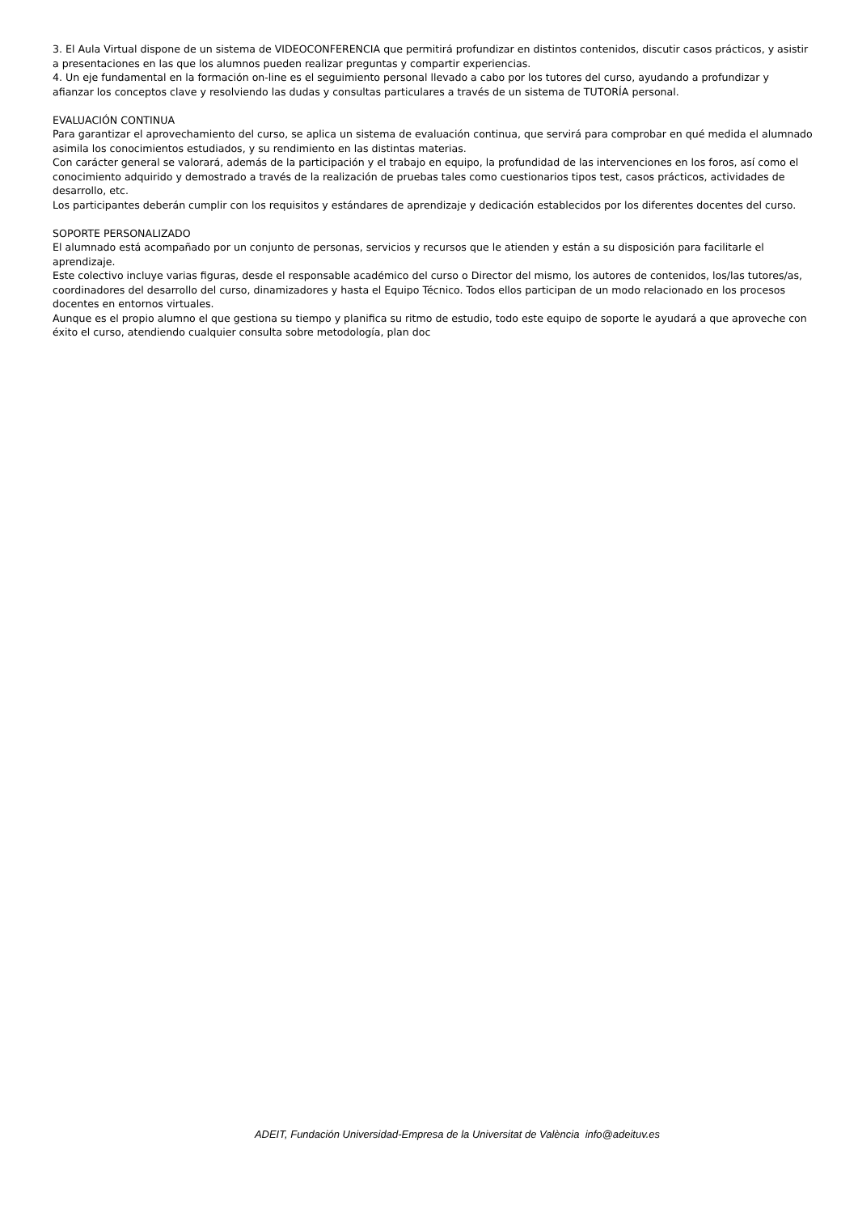3. El Aula Virtual dispone de un sistema de VIDEOCONFERENCIA que permitirá profundizar en distintos contenidos, discutir casos prácticos, y asistir a presentaciones en las que los alumnos pueden realizar preguntas y compartir experiencias.
4. Un eje fundamental en la formación on-line es el seguimiento personal llevado a cabo por los tutores del curso, ayudando a profundizar y afianzar los conceptos clave y resolviendo las dudas y consultas particulares a través de un sistema de TUTORÍA personal.
EVALUACIÓN CONTINUA
Para garantizar el aprovechamiento del curso, se aplica un sistema de evaluación continua, que servirá para comprobar en qué medida el alumnado asimila los conocimientos estudiados, y su rendimiento en las distintas materias.
Con carácter general se valorará, además de la participación y el trabajo en equipo, la profundidad de las intervenciones en los foros, así como el conocimiento adquirido y demostrado a través de la realización de pruebas tales como cuestionarios tipos test, casos prácticos, actividades de desarrollo, etc.
Los participantes deberán cumplir con los requisitos y estándares de aprendizaje y dedicación establecidos por los diferentes docentes del curso.
SOPORTE PERSONALIZADO
El alumnado está acompañado por un conjunto de personas, servicios y recursos que le atienden y están a su disposición para facilitarle el aprendizaje.
Este colectivo incluye varias figuras, desde el responsable académico del curso o Director del mismo, los autores de contenidos, los/las tutores/as, coordinadores del desarrollo del curso, dinamizadores y hasta el Equipo Técnico. Todos ellos participan de un modo relacionado en los procesos docentes en entornos virtuales.
Aunque es el propio alumno el que gestiona su tiempo y planifica su ritmo de estudio, todo este equipo de soporte le ayudará a que aproveche con éxito el curso, atendiendo cualquier consulta sobre metodología, plan doc
ADEIT, Fundación Universidad-Empresa de la Universitat de València info@adeituv.es